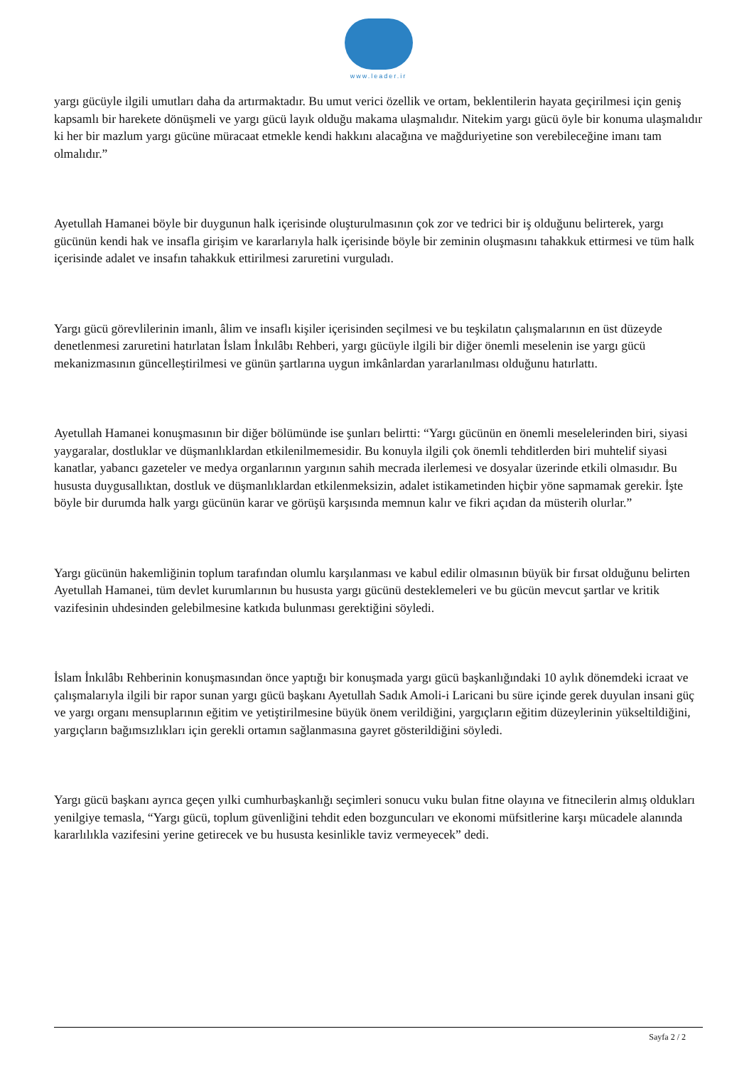www.leader.ir
yargı gücüyle ilgili umutları daha da artırmaktadır. Bu umut verici özellik ve ortam, beklentilerin hayata geçirilmesi için geniş kapsamlı bir harekete dönüşmeli ve yargı gücü layık olduğu makama ulaşmalıdır. Nitekim yargı gücü öyle bir konuma ulaşmalıdır ki her bir mazlum yargı gücüne müracaat etmekle kendi hakkını alacağına ve mağduriyetine son verebileceğine imanı tam olmalıdır.”
Ayetullah Hamanei böyle bir duygunun halk içerisinde oluşturulmasının çok zor ve tedrici bir iş olduğunu belirterek, yargı gücünün kendi hak ve insafla girişim ve kararlarıyla halk içerisinde böyle bir zeminin oluşmasını tahakkuk ettirmesi ve tüm halk içerisinde adalet ve insafın tahakkuk ettirilmesi zaruretini vurguladı.
Yargı gücü görevlilerinin imanlı, âlim ve insaflı kişiler içerisinden seçilmesi ve bu teşkilatın çalışmalarının en üst düzeyde denetlenmesi zaruretini hatırlatan İslam İnkılâbı Rehberi, yargı gücüyle ilgili bir diğer önemli meselenin ise yargı gücü mekanizmasının güncelleştirilmesi ve günün şartlarına uygun imkânlardan yararlanılması olduğunu hatırlattı.
Ayetullah Hamanei konuşmasının bir diğer bölümünde ise şunları belirtti: “Yargı gücünün en önemli meselelerinden biri, siyasi yaygaralar, dostluklar ve düşmanlıklardan etkilenilmemesidir. Bu konuyla ilgili çok önemli tehditlerden biri muhtelif siyasi kanatlar, yabancı gazeteler ve medya organlarının yargının sahih mecrada ilerlemesi ve dosyalar üzerinde etkili olmasıdır. Bu hususta duygusallıktan, dostluk ve düşmanlıklardan etkilenmeksizin, adalet istikametinden hiçbir yöne sapmamak gerekir. İşte böyle bir durumda halk yargı gücünün karar ve görüşü karşısında memnun kalır ve fikri açıdan da müsterih olurlar.”
Yargı gücünün hakemliğinin toplum tarafından olumlu karşılanması ve kabul edilir olmasının büyük bir fırsat olduğunu belirten Ayetullah Hamanei, tüm devlet kurumlarının bu hususta yargı gücünü desteklemeleri ve bu gücün mevcut şartlar ve kritik vazifesinin uhdesinden gelebilmesine katkıda bulunması gerektiğini söyledi.
İslam İnkılâbı Rehberinin konuşmasından önce yaptığı bir konuşmada yargı gücü başkanlığındaki 10 aylık dönemdeki icraat ve çalışmalarıyla ilgili bir rapor sunan yargı gücü başkanı Ayetullah Sadık Amoli-i Laricani bu süre içinde gerek duyulan insani güç ve yargı organı mensuplarının eğitim ve yetiştirilmesine büyük önem verildiğini, yargıçların eğitim düzeylerinin yükseltildiğini, yargıçların bağımsızlıkları için gerekli ortamın sağlanmasına gayret gösterildiğini söyledi.
Yargı gücü başkanı ayrıca geçen yılki cumhurbaşkanlığı seçimleri sonucu vuku bulan fitne olayına ve fitnecilerin almış oldukları yenilgiye temasla, “Yargı gücü, toplum güvenliğini tehdit eden bozguncuları ve ekonomi müfsitlerine karşı mücadele alanında kararlılıkla vazifesini yerine getirecek ve bu hususta kesinlikle taviz vermeyecek” dedi.
Sayfa 2 / 2